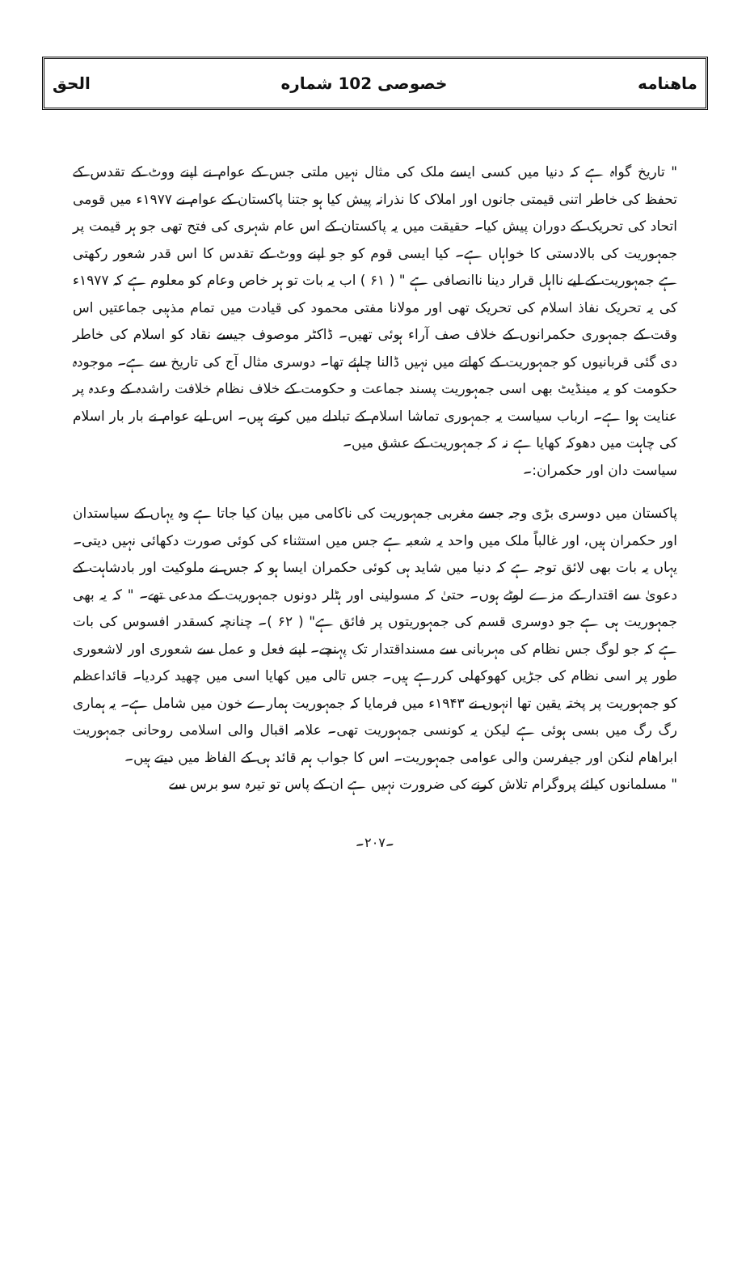ماهنامه خصوصی 102 شماره الحق
" تاریخ گواہ ہے کہ دنیا میں کسی ایسے ملک کی مثال نہیں ملتی جس کے عوام نے اپنے ووٹ کے تقدس کے تحفظ کی خاطر اتنی قیمتی جانوں اور املاک کا نذرانہ پیش کیا ہو جتنا پاکستان کے عوام نے ۱۹۷۷ء میں قومی اتحاد کی تحریک کے دوران پیش کیا۔ حقیقت میں یہ پاکستان کے اس عام شہری کی فتح تھی جو ہر قیمت پر جمہوریت کی بالادستی کا خواہاں ہے۔ کیا ایسی قوم کو جو اپنے ووٹ کے تقدس کا اس قدر شعور رکھتی ہے جمہوریت کے لیے نااہل قرار دینا ناانصافی ہے " ( ۶۱ ) اب یہ بات تو ہر خاص وعام کو معلوم ہے کہ ۱۹۷۷ء کی یہ تحریک نفاذ اسلام کی تحریک تھی اور مولانا مفتی محمود کی قیادت میں تمام مذہبی جماعتیں اس وقت کے جمہوری حکمرانوں کے خلاف صف آراء ہوئی تھیں۔ ڈاکٹر موصوف جیسے نقاد کو اسلام کی خاطر دی گئی قربانیوں کو جمہوریت کے کھاتے میں نہیں ڈالنا چاہئے تھا۔ دوسری مثال آج کی تاریخ سے ہے۔ موجودہ حکومت کو یہ مینڈیٹ بھی اسی جمہوریت پسند جماعت و حکومت کے خلاف نظام خلافت راشدہ کے وعدہ پر عنایت ہوا ہے۔ ارباب سیاست یہ جمہوری تماشا اسلام کے تبادلے میں کرتے ہیں۔ اس لیے عوام نے بار بار اسلام کی چاہت میں دھوکہ کھایا ہے نہ کہ جمہوریت کے عشق میں۔
سیاست دان اور حکمران:۔
پاکستان میں دوسری بڑی وجہ جسے مغربی جمہوریت کی ناکامی میں بیان کیا جاتا ہے وہ یہاں کے سیاستدان اور حکمران ہیں، اور غالباً ملک میں واحد یہ شعبہ ہے جس میں استثناء کی کوئی صورت دکھائی نہیں دیتی۔ یہاں یہ بات بھی لائق توجہ ہے کہ دنیا میں شاید ہی کوئی حکمران ایسا ہو کہ جس نے ملوکیت اور بادشاہت کے دعویٰ سے اقتدار کے مزے لوٹے ہوں۔ حتیٰ کہ مسولینی اور ہٹلر دونوں جمہوریت کے مدعی تھے۔ " کہ یہ بھی جمہوریت ہی ہے جو دوسری قسم کی جمہوریتوں پر فائق ہے" ( ۶۲ )۔ چنانچہ کسقدر افسوس کی بات ہے کہ جو لوگ جس نظام کی مہربانی سے مسنداقتدار تک پہنچے۔ اپنے فعل و عمل سے شعوری اور لاشعوری طور پر اسی نظام کی جڑیں کھوکھلی کررہے ہیں۔ جس تالی میں کھایا اسی میں چھید کردیا۔ قائداعظم کو جمہوریت پر پختہ یقین تھا انہوں نے ۱۹۴۳ء میں فرمایا کہ جمہوریت ہمارے خون میں شامل ہے۔ یہ ہماری رگ رگ میں بسی ہوئی ہے لیکن یہ کونسی جمہوریت تھی۔ علامہ اقبال والی اسلامی روحانی جمہوریت ابراھام لنکن اور جیفرسن والی عوامی جمہوریت۔ اس کا جواب ہم قائد ہی کے الفاظ میں دیتے ہیں۔
" مسلمانوں کیلئے پروگرام تلاش کرنے کی ضرورت نہیں ہے ان کے پاس تو تیرہ سو برس سے
۔۲۰۷۔